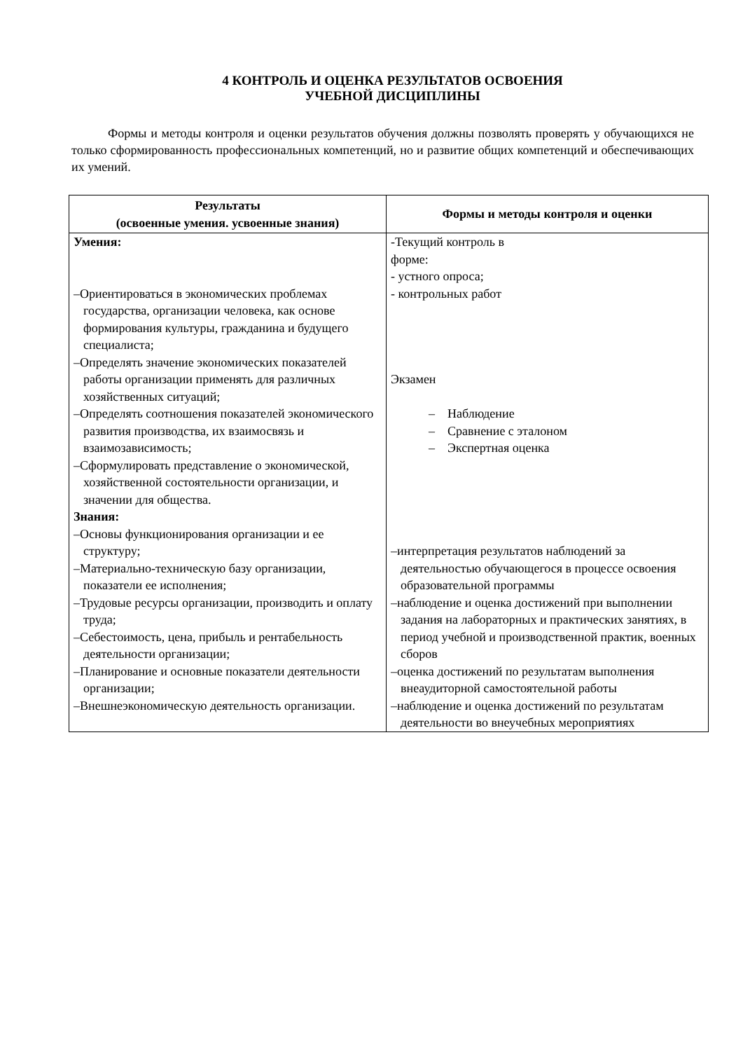4 КОНТРОЛЬ И ОЦЕНКА РЕЗУЛЬТАТОВ ОСВОЕНИЯ
УЧЕБНОЙ ДИСЦИПЛИНЫ
Формы и методы контроля и оценки результатов обучения должны позволять проверять у обучающихся не только сформированность профессиональных компетенций, но и развитие общих компетенций и обеспечивающих их умений.
| Результаты (освоенные умения. усвоенные знания) | Формы и методы контроля и оценки |
| --- | --- |
| Умения: –Ориентироваться в экономических проблемах государства, организации человека, как основе формирования культуры, гражданина и будущего специалиста; –Определять значение экономических показателей работы организации применять для различных хозяйственных ситуаций; –Определять соотношения показателей экономического развития производства, их взаимосвязь и взаимозависимость; –Сформулировать представление о экономической, хозяйственной состоятельности организации, и значении для общества. Знания: –Основы функционирования организации и ее структуру; –Материально-техническую базу организации, показатели ее исполнения; –Трудовые ресурсы организации, производить и оплату труда; –Себестоимость, цена, прибыль и рентабельность деятельности организации; –Планирование и основные показатели деятельности организации; –Внешнеэкономическую деятельность организации. | -Текущий контроль в форме: - устного опроса; - контрольных работ Экзамен – Наблюдение – Сравнение с эталоном – Экспертная оценка –интерпретация результатов наблюдений за деятельностью обучающегося в процессе освоения образовательной программы –наблюдение и оценка достижений при выполнении задания на лабораторных и практических занятиях, в период учебной и производственной практик, военных сборов –оценка достижений по результатам выполнения внеаудиторной самостоятельной работы –наблюдение и оценка достижений по результатам деятельности во внеучебных мероприятиях |